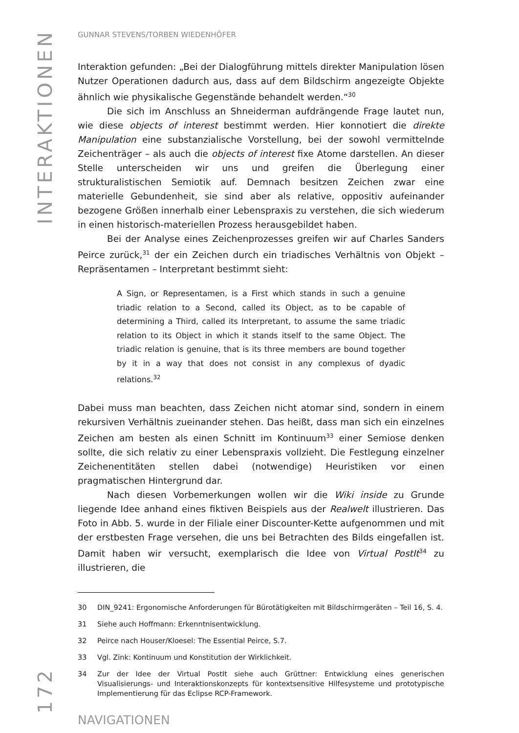INTERAKTIONEN
172
GUNNAR STEVENS/TORBEN WIEDENHÖFER
Interaktion gefunden: „Bei der Dialogführung mittels direkter Manipulation lösen Nutzer Operationen dadurch aus, dass auf dem Bildschirm angezeigte Objekte ähnlich wie physikalische Gegenstände behandelt werden.“<sup>30</sup>
Die sich im Anschluss an Shneiderman aufdrängende Frage lautet nun, wie diese objects of interest bestimmt werden. Hier konnotiert die direkte Manipulation eine substanzialische Vorstellung, bei der sowohl vermittelnde Zeichenträger – als auch die objects of interest fixe Atome darstellen. An dieser Stelle unterscheiden wir uns und greifen die Überlegung einer strukturalistischen Semiotik auf. Demnach besitzen Zeichen zwar eine materielle Gebundenheit, sie sind aber als relative, oppositiv aufeinander bezogene Größen innerhalb einer Lebenspraxis zu verstehen, die sich wiederum in einen historisch-materiellen Prozess herausgebildet haben.
Bei der Analyse eines Zeichenprozesses greifen wir auf Charles Sanders Peirce zurück,<sup>31</sup> der ein Zeichen durch ein triadisches Verhältnis von Objekt – Repräsentamen – Interpretant bestimmt sieht:
A Sign, or Representamen, is a First which stands in such a genuine triadic relation to a Second, called its Object, as to be capable of determining a Third, called its Interpretant, to assume the same triadic relation to its Object in which it stands itself to the same Object. The triadic relation is genuine, that is its three members are bound together by it in a way that does not consist in any complexus of dyadic relations.<sup>32</sup>
Dabei muss man beachten, dass Zeichen nicht atomar sind, sondern in einem rekursiven Verhältnis zueinander stehen. Das heißt, dass man sich ein einzelnes Zeichen am besten als einen Schnitt im Kontinuum<sup>33</sup> einer Semiose denken sollte, die sich relativ zu einer Lebenspraxis vollzieht. Die Festlegung einzelner Zeichenentitäten stellen dabei (notwendige) Heuristiken vor einen pragmatischen Hintergrund dar.
Nach diesen Vorbemerkungen wollen wir die Wiki inside zu Grunde liegende Idee anhand eines fiktiven Beispiels aus der Realwelt illustrieren. Das Foto in Abb. 5. wurde in der Filiale einer Discounter-Kette aufgenommen und mit der erstbesten Frage versehen, die uns bei Betrachten des Bilds eingefallen ist. Damit haben wir versucht, exemplarisch die Idee von Virtual PostIt<sup>34</sup> zu illustrieren, die
30 DIN_9241: Ergonomische Anforderungen für Bürotätigkeiten mit Bildschirmgeräten – Teil 16, S. 4.
31 Siehe auch Hoffmann: Erkenntnisentwicklung.
32 Peirce nach Houser/Kloesel: The Essential Peirce, S.7.
33 Vgl. Zink: Kontinuum und Konstitution der Wirklichkeit.
34 Zur der Idee der Virtual PostIt siehe auch Grüttner: Entwicklung eines generischen Visualisierungs- und Interaktionskonzepts für kontextsensitive Hilfesysteme und prototypische Implementierung für das Eclipse RCP-Framework.
NAVIGATIONEN